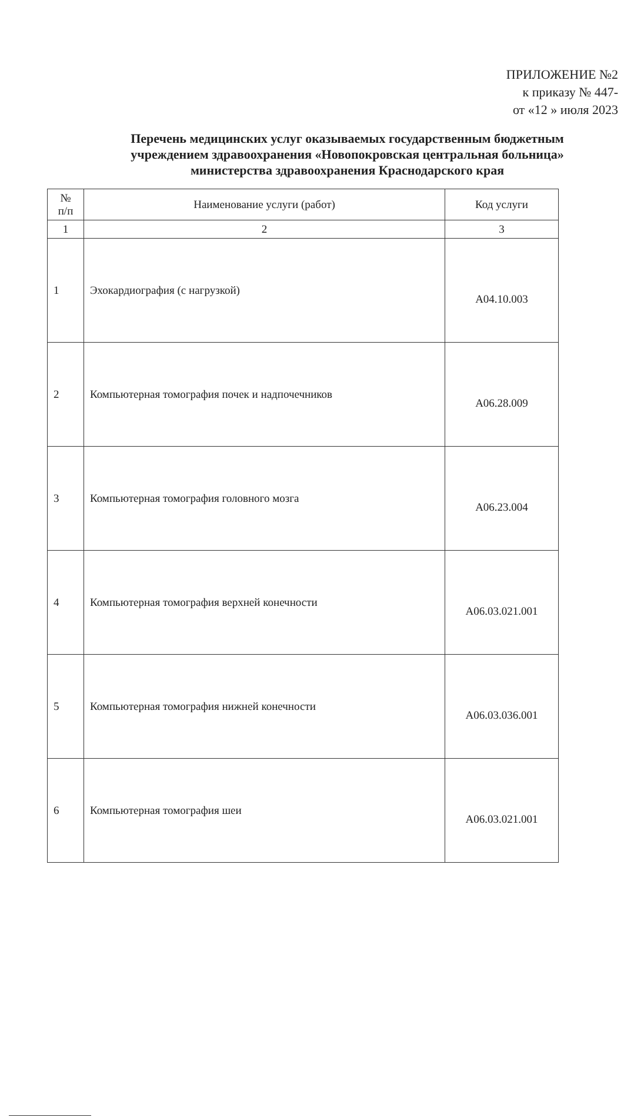ПРИЛОЖЕНИЕ №2
к приказу № 447-
от «12 » июля 2023
Перечень медицинских услуг оказываемых государственным бюджетным учреждением здравоохранения «Новопокровская центральная больница» министерства здравоохранения Краснодарского края
| № п/п | Наименование услуги (работ) | Код услуги |
| --- | --- | --- |
| 1 | 2 | 3 |
| 1 | Эхокардиография (с нагрузкой) | A04.10.003 |
| 2 | Компьютерная томография почек и надпочечников | A06.28.009 |
| 3 | Компьютерная томография головного мозга | A06.23.004 |
| 4 | Компьютерная томография верхней конечности | A06.03.021.001 |
| 5 | Компьютерная томография нижней конечности | A06.03.036.001 |
| 6 | Компьютерная томография шеи | A06.03.021.001 |